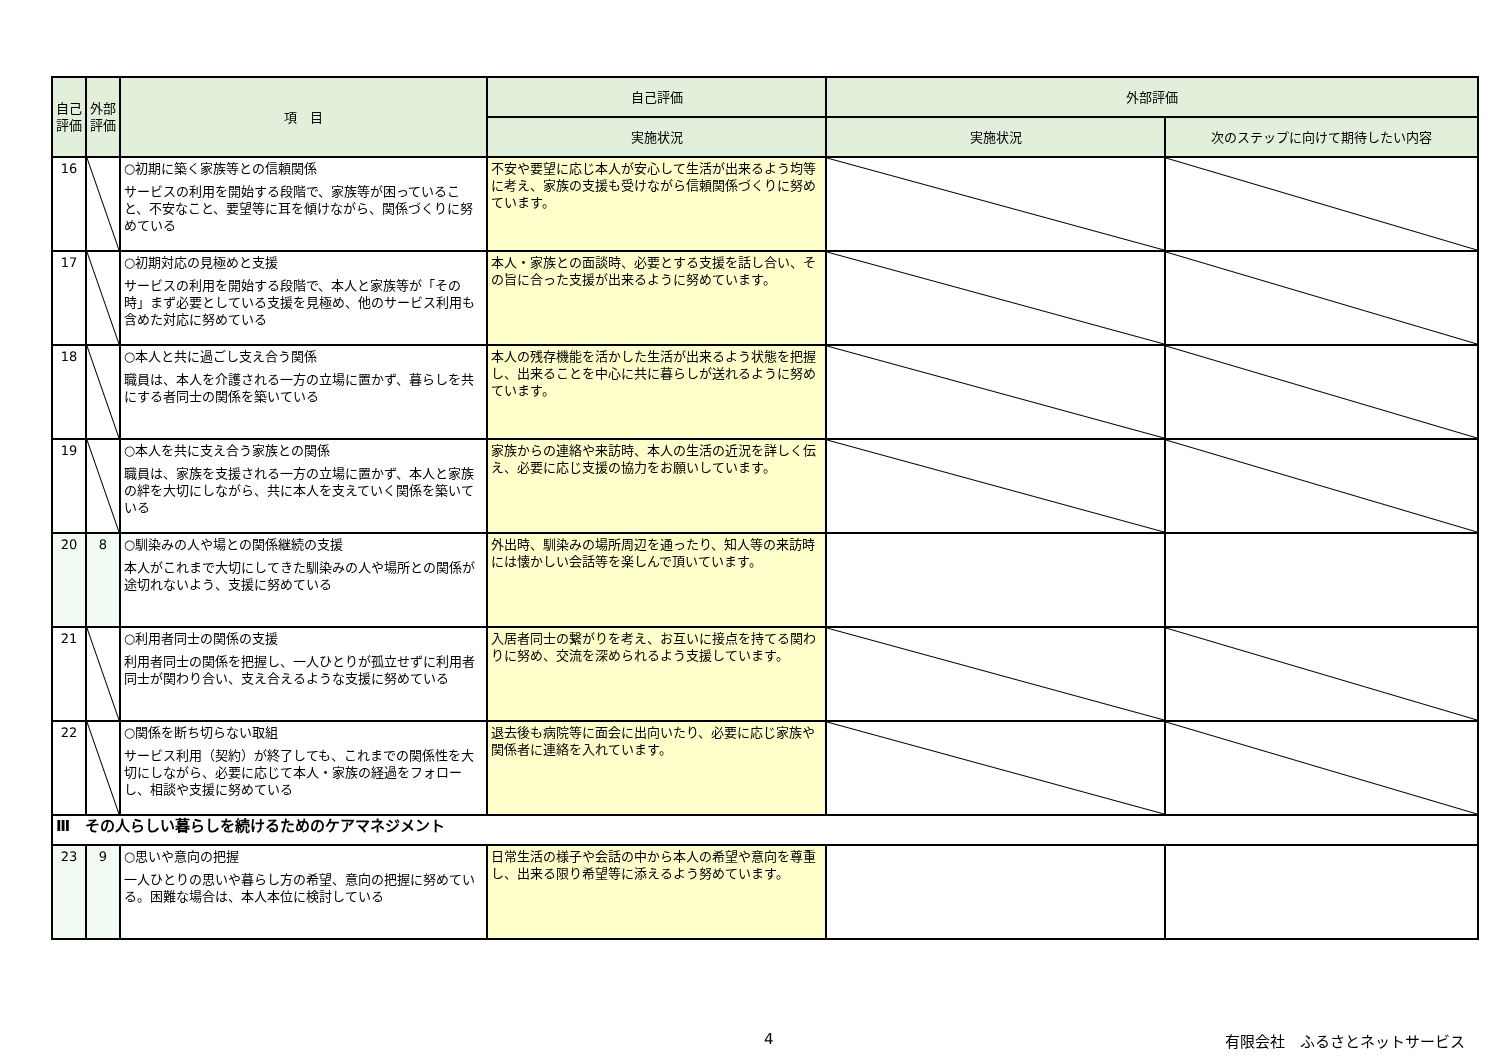| 自己評価 | 外部評価 | 項 目 | 自己評価 | 外部評価 | |
| --- | --- | --- | --- | --- | --- |
| | | | 実施状況 | 実施状況 | 次のステップに向けて期待したい内容 |
| 16 | | ○初期に築く家族等との信頼関係 サービスの利用を開始する段階で、家族等が困っていること、不安なこと、要望等に耳を傾けながら、関係づくりに努めている | 不安や要望に応じ本人が安心して生活が出来るよう均等に考え、家族の支援も受けながら信頼関係づくりに努めています。 | | |
| 17 | | ○初期対応の見極めと支援 サービスの利用を開始する段階で、本人と家族等が「その時」まず必要としている支援を見極め、他のサービス利用も含めた対応に努めている | 本人・家族との面談時、必要とする支援を話し合い、その旨に合った支援が出来るように努めています。 | | |
| 18 | | ○本人と共に過ごし支え合う関係 職員は、本人を介護される一方の立場に置かず、暮らしを共にする者同士の関係を築いている | 本人の残存機能を活かした生活が出来るよう状態を把握し、出来ることを中心に共に暮らしが送れるように努めています。 | | |
| 19 | | ○本人を共に支え合う家族との関係 職員は、家族を支援される一方の立場に置かず、本人と家族の絆を大切にしながら、共に本人を支えていく関係を築いている | 家族からの連絡や来訪時、本人の生活の近況を詳しく伝え、必要に応じ支援の協力をお願いしています。 | | |
| 20 | 8 | ○馴染みの人や場との関係継続の支援 本人がこれまで大切にしてきた馴染みの人や場所との関係が途切れないよう、支援に努めている | 外出時、馴染みの場所周辺を通ったり、知人等の来訪時には懐かしい会話等を楽しんで頂いています。 | | |
| 21 | | ○利用者同士の関係の支援 利用者同士の関係を把握し、一人ひとりが孤立せずに利用者同士が関わり合い、支え合えるような支援に努めている | 入居者同士の繋がりを考え、お互いに接点を持てる関わりに努め、交流を深められるよう支援しています。 | | |
| 22 | | ○関係を断ち切らない取組 サービス利用（契約）が終了しても、これまでの関係性を大切にしながら、必要に応じて本人・家族の経過をフォローし、相談や支援に努めている | 退去後も病院等に面会に出向いたり、必要に応じ家族や関係者に連絡を入れています。 | | |
| Ⅲ その人らしい暮らしを続けるためのケアマネジメント | | | | | |
| 23 | 9 | ○思いや意向の把握 一人ひとりの思いや暮らし方の希望、意向の把握に努めている。困難な場合は、本人本位に検討している | 日常生活の様子や会話の中から本人の希望や意向を尊重し、出来る限り希望等に添えるよう努めています。 | | |
4 有限会社　ふるさとネットサービス